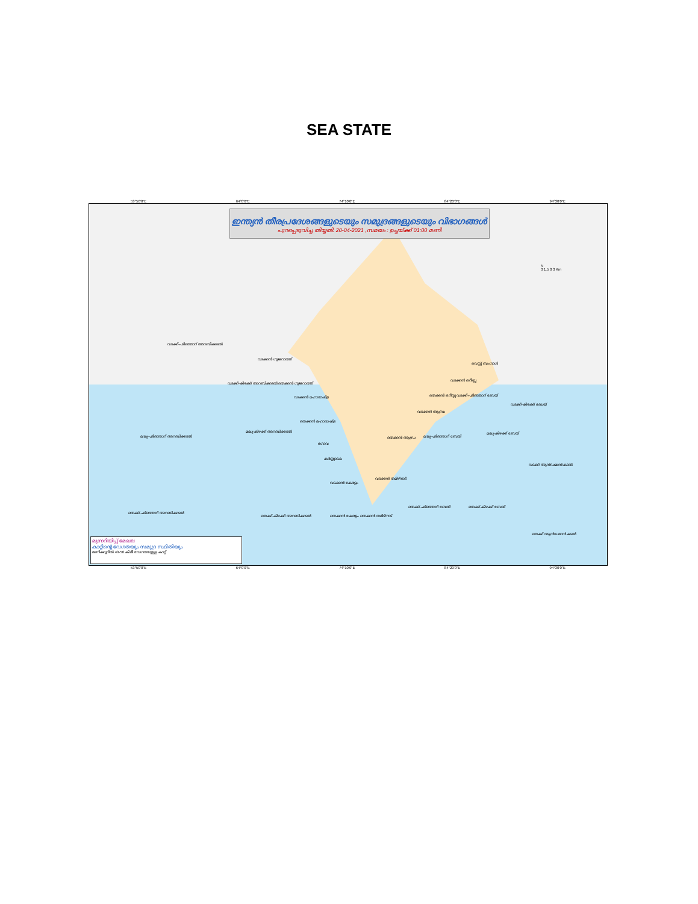SEA STATE
53°50'0"E 64°0'0"E 74°10'0"E 84°20'0"E 94°30'0"E
ഇന്ത്യൻ തീരപ്രദേശങ്ങളുടെയും സമുദ്രങ്ങളുടെയും വിഭാഗങ്ങൾ
പുറപ്പെടുവിച്ച തിയ്യതി: 20-04-2021 ,സമയം : ഉച്ചയ്ക്ക് 01:00 മണി
വടക്ക്-പടിഞ്ഞാറ് അറബിക്കടൽ
വടക്കൻ ഗുജറാത്ത്
വടക്ക്-കിഴക്ക് അറബിക്കടൽ തെക്കൻ ഗുജറാത്ത്
വടക്കൻ മഹാരാഷ്ട്ര
തെക്കൻ മഹാരാഷ്ട്ര
മദ്ധ്യ-കിഴക്ക് അറബിക്കടൽ
മദ്ധ്യ-പടിഞ്ഞാറ് അറബിക്കടൽ
ഗോവ
കർണ്ണാടക
വടക്കൻ കേരളം
വടക്കൻ തമിഴ്നാട്
തെക്ക്-പടിഞ്ഞാറ് അറബിക്കടൽ
തെക്ക്-കിഴക്ക് അറബിക്കടൽ തെക്കൻ കേരളം തെക്കൻ തമിഴ്നാട്
തെക്ക്-പടിഞ്ഞാറ് ബേയ് തെക്ക്-കിഴക്ക് ബേയ്
തെക്കൻ ആന്ധ്ര മദ്ധ്യ-പടിഞ്ഞാറ് ബേയ്
മദ്ധ്യ-കിഴക്ക് ബേയ്
വടക്കൻ ആന്ധ്ര
തെക്കൻ ഒറീസ്സ വടക്ക്-പടിഞ്ഞാറ് ബേയ്
വടക്കൻ ഒറീസ്സ
വെസ്റ്റ് ബംഗാൾ
വടക്ക്-കിഴക്ക് ബേയ്
വടക്ക് ആൻഡമാൻ കടൽ
തെക്ക് ആൻഡമാൻ കടൽ
N
3 1.5 0 3 Km
മുന്നറിയിപ്പ് മേഖല
കാറ്റിന്റെ വേഗതയും സമുദ്ര സ്ഥിതിയും
മണിക്കൂറിൽ 40-50 കി.മീ വേഗതയുള്ള കാറ്റ്
53°50'0"E 64°0'0"E 74°10'0"E 84°20'0"E 94°30'0"E